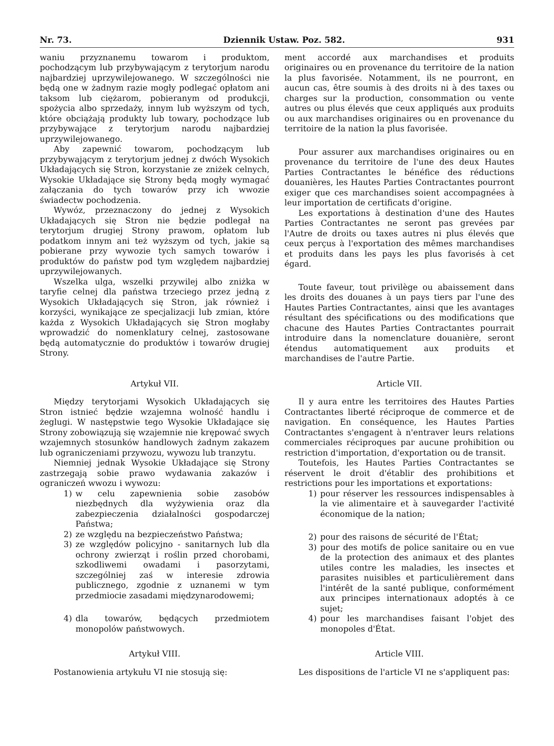Nr. 73. Dziennik Ustaw. Poz. 582. 931
waniu przyznanemu towarom i produktom, pochodzącym lub przybywającym z terytorjum narodu najbardziej uprzywilejowanego. W szczególności nie będą one w żadnym razie mogły podlegać opłatom ani taksom lub ciężarom, pobieranym od produkcji, spożycia albo sprzedaży, innym lub wyższym od tych, które obciążają produkty lub towary, pochodzące lub przybywające z terytorjum narodu najbardziej uprzywilejowanego.
Aby zapewnić towarom, pochodzącym lub przybywającym z terytorjum jednej z dwóch Wysokich Układających się Stron, korzystanie ze zniżek celnych, Wysokie Układające się Strony będą mogły wymagać załączania do tych towarów przy ich wwozie świadectw pochodzenia.
Wywóz, przeznaczony do jednej z Wysokich Układających się Stron nie będzie podlegał na terytorjum drugiej Strony prawom, opłatom lub podatkom innym ani też wyższym od tych, jakie są pobierane przy wywozie tych samych towarów i produktów do państw pod tym względem najbardziej uprzywilejowanych.
Wszelka ulga, wszelki przywilej albo zniżka w taryfie celnej dla państwa trzeciego przez jedną z Wysokich Układających się Stron, jak również i korzyści, wynikające ze specjalizacji lub zmian, które każda z Wysokich Układających się Stron mogłaby wprowadzić do nomenklatury celnej, zastosowane będą automatycznie do produktów i towarów drugiej Strony.
ment accordé aux marchandises et produits originaires ou en provenance du territoire de la nation la plus favorisée. Notamment, ils ne pourront, en aucun cas, être soumis à des droits ni à des taxes ou charges sur la production, consommation ou vente autres ou plus élevés que ceux appliqués aux produits ou aux marchandises originaires ou en provenance du territoire de la nation la plus favorisée.
Pour assurer aux marchandises originaires ou en provenance du territoire de l'une des deux Hautes Parties Contractantes le bénéfice des réductions douanières, les Hautes Parties Contractantes pourront exiger que ces marchandises soient accompagnées à leur importation de certificats d'origine.
Les exportations à destination d'une des Hautes Parties Contractantes ne seront pas grevées par l'Autre de droits ou taxes autres ni plus élevés que ceux perçus à l'exportation des mêmes marchandises et produits dans les pays les plus favorisés à cet égard.
Toute faveur, tout privilège ou abaissement dans les droits des douanes à un pays tiers par l'une des Hautes Parties Contractantes, ainsi que les avantages résultant des spécifications ou des modifications que chacune des Hautes Parties Contractantes pourrait introduire dans la nomenclature douanière, seront étendus automatiquement aux produits et marchandises de l'autre Partie.
Artykuł VII.
Między terytorjami Wysokich Układających się Stron istnieć będzie wzajemna wolność handlu i żeglugi. W następstwie tego Wysokie Układające się Strony zobowiązują się wzajemnie nie krępować swych wzajemnych stosunków handlowych żadnym zakazem lub ograniczeniami przywozu, wywozu lub tranzytu.
Niemniej jednak Wysokie Układające się Strony zastrzegają sobie prawo wydawania zakazów i ograniczeń wwozu i wywozu:
1) w celu zapewnienia sobie zasobów niezbędnych dla wyżywienia oraz dla zabezpieczenia działalności gospodarczej Państwa;
2) ze względu na bezpieczeństwo Państwa;
3) ze względów policyjno - sanitarnych lub dla ochrony zwierząt i roślin przed chorobami, szkodliwemi owadami i pasorzytami, szczególniej zaś w interesie zdrowia publicznego, zgodnie z uznanemi w tym przedmiocie zasadami międzynarodowemi;
4) dla towarów, będących przedmiotem monopolów państwowych.
Artykuł VIII.
Postanowienia artykułu VI nie stosują się:
Article VII.
Il y aura entre les territoires des Hautes Parties Contractantes liberté réciproque de commerce et de navigation. En conséquence, les Hautes Parties Contractantes s'engagent à n'entraver leurs relations commerciales réciproques par aucune prohibition ou restriction d'importation, d'exportation ou de transit.
Toutefois, les Hautes Parties Contractantes se réservent le droit d'établir des prohibitions et restrictions pour les importations et exportations:
1) pour réserver les ressources indispensables à la vie alimentaire et à sauvegarder l'activité économique de la nation;
2) pour des raisons de sécurité de l'État;
3) pour des motifs de police sanitaire ou en vue de la protection des animaux et des plantes utiles contre les maladies, les insectes et parasites nuisibles et particulièrement dans l'intérêt de la santé publique, conformément aux principes internationaux adoptés à ce sujet;
4) pour les marchandises faisant l'objet des monopoles d'État.
Article VIII.
Les dispositions de l'article VI ne s'appliquent pas: